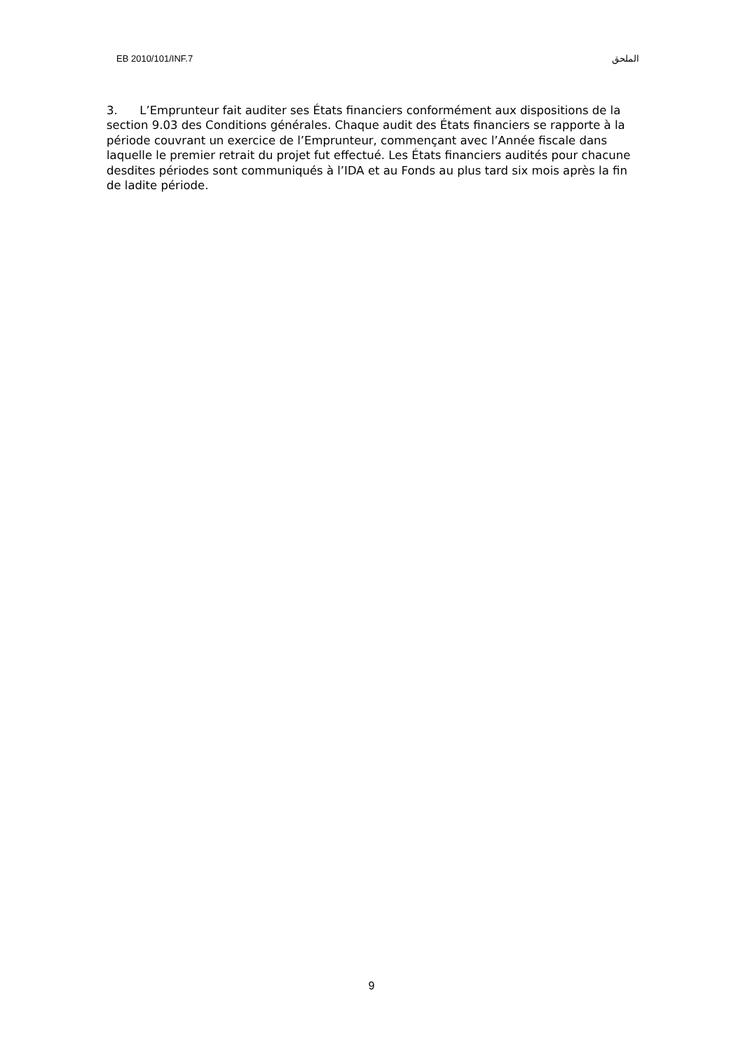EB 2010/101/INF.7 الملحق
3. L’Emprunteur fait auditer ses États financiers conformément aux dispositions de la section 9.03 des Conditions générales. Chaque audit des États financiers se rapporte à la période couvrant un exercice de l’Emprunteur, commençant avec l’Année fiscale dans laquelle le premier retrait du projet fut effectué. Les États financiers audités pour chacune desdites périodes sont communiqués à l’IDA et au Fonds au plus tard six mois après la fin de ladite période.
9